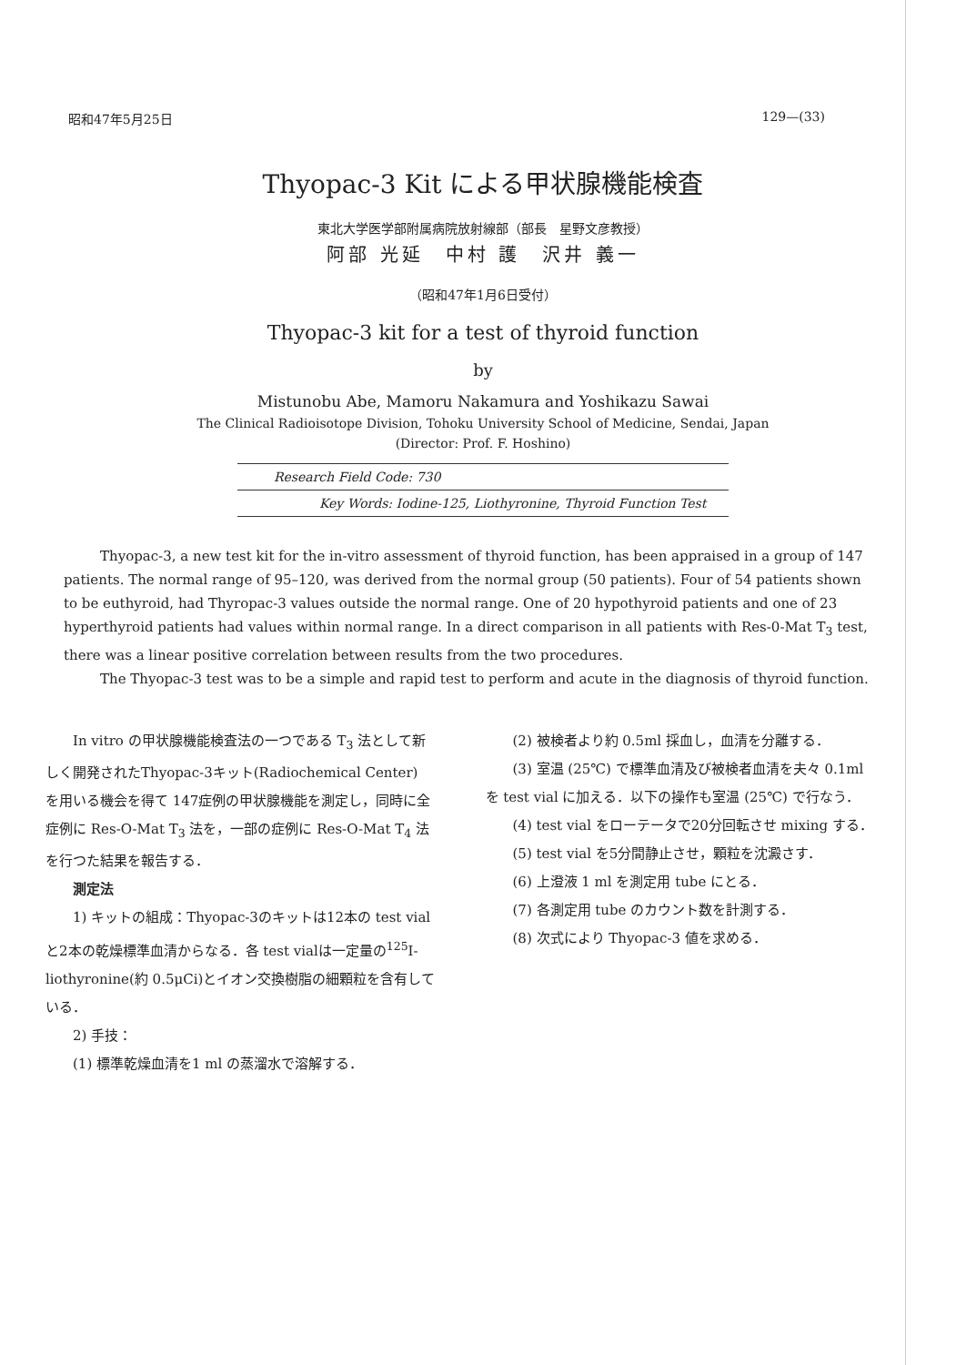昭和47年5月25日 129—(33)
Thyopac-3 Kit による甲状腺機能検査
東北大学医学部附属病院放射線部（部長　星野文彦教授）
阿部 光延　中村 護　沢井 義一
（昭和47年1月6日受付）
Thyopac-3 kit for a test of thyroid function
by
Mistunobu Abe, Mamoru Nakamura and Yoshikazu Sawai
The Clinical Radioisotope Division, Tohoku University School of Medicine, Sendai, Japan
(Director: Prof. F. Hoshino)
Research Field Code: 730
Key Words: Iodine-125, Liothyronine, Thyroid Function Test
Thyopac-3, a new test kit for the in-vitro assessment of thyroid function, has been appraised in a group of 147 patients. The normal range of 95–120, was derived from the normal group (50 patients). Four of 54 patients shown to be euthyroid, had Thyropac-3 values outside the normal range. One of 20 hypothyroid patients and one of 23 hyperthyroid patients had values within normal range. In a direct comparison in all patients with Res-0-Mat T<sub>3</sub> test, there was a linear positive correlation between results from the two procedures.
The Thyopac-3 test was to be a simple and rapid test to perform and acute in the diagnosis of thyroid function.
In vitro の甲状腺機能検査法の一つである T<sub>3</sub> 法として新しく開発されたThyopac-3キット(Radiochemical Center) を用いる機会を得て 147症例の甲状腺機能を測定し，同時に全症例に Res-O-Mat T<sub>3</sub> 法を，一部の症例に Res-O-Mat T<sub>4</sub> 法を行つた結果を報告する．
測定法
1) キットの組成：Thyopac-3のキットは12本の test vial と2本の乾燥標準血清からなる．各 test vialは一定量の<sup>125</sup>I-liothyronine(約 0.5μCi)とイオン交換樹脂の細顆粒を含有している．
2) 手技：
(1) 標準乾燥血清を1 ml の蒸溜水で溶解する．
(2) 被検者より約 0.5ml 採血し，血清を分離する．
(3) 室温 (25℃) で標準血清及び被検者血清を夫々 0.1ml を test vial に加える．以下の操作も室温 (25℃) で行なう．
(4) test vial をローテータで20分回転させ mixing する．
(5) test vial を5分間静止させ，顆粒を沈澱さす．
(6) 上澄液 1 ml を測定用 tube にとる．
(7) 各測定用 tube のカウント数を計測する．
(8) 次式により Thyopac-3 値を求める．